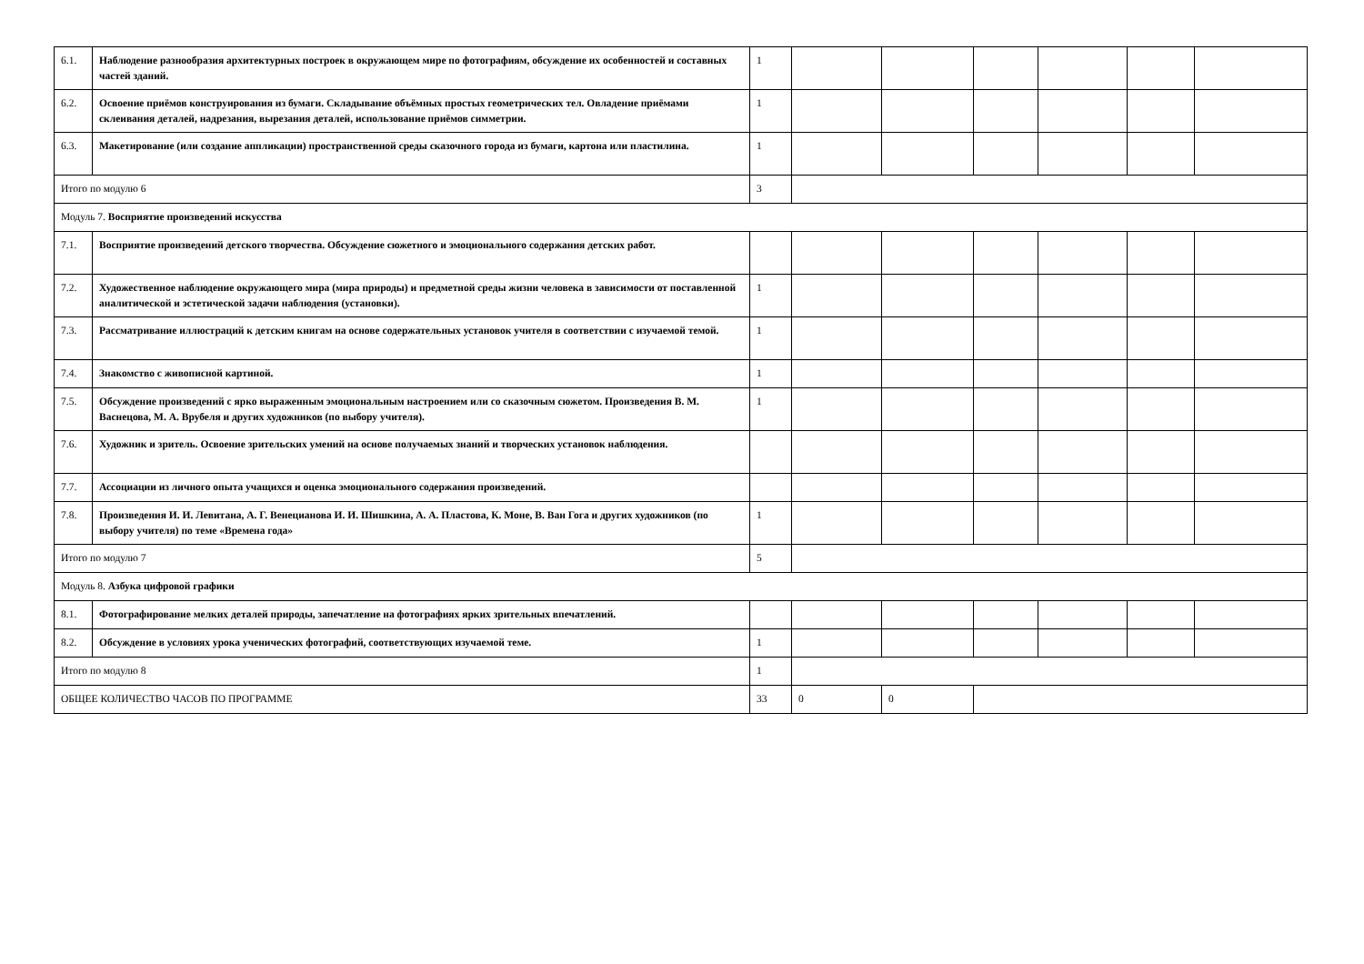| 6.1. | Наблюдение разнообразия архитектурных построек в окружающем мире по фотографиям, обсуждение их особенностей и составных частей зданий. | 1 | | | | | | |
| 6.2. | Освоение приёмов конструирования из бумаги. Складывание объёмных простых геометрических тел. Овладение приёмами склеивания деталей, надрезания, вырезания деталей, использование приёмов симметрии. | 1 | | | | | | |
| 6.3. | Макетирование (или создание аппликации) пространственной среды сказочного города из бумаги, картона или пластилина. | 1 | | | | | | |
| Итого по модулю 6 | | 3 | | | | | | |
| Модуль 7. Восприятие произведений искусства | | | | | | | | |
| 7.1. | Восприятие произведений детского творчества. Обсуждение сюжетного и эмоционального содержания детских работ. | | | | | | | |
| 7.2. | Художественное наблюдение окружающего мира (мира природы) и предметной среды жизни человека в зависимости от поставленной аналитической и эстетической задачи наблюдения (установки). | 1 | | | | | | |
| 7.3. | Рассматривание иллюстраций к детским книгам на основе содержательных установок учителя в соответствии с изучаемой темой. | 1 | | | | | | |
| 7.4. | Знакомство с живописной картиной. | 1 | | | | | | |
| 7.5. | Обсуждение произведений с ярко выраженным эмоциональным настроением или со сказочным сюжетом. Произведения В. М. Васнецова, М. А. Врубеля и других художников (по выбору учителя). | 1 | | | | | | |
| 7.6. | Художник и зритель. Освоение зрительских умений на основе получаемых знаний и творческих установок наблюдения. | | | | | | | |
| 7.7. | Ассоциации из личного опыта учащихся и оценка эмоционального содержания произведений. | | | | | | | |
| 7.8. | Произведения И. И. Левитана, А. Г. Венецианова И. И. Шишкина, А. А. Пластова, К. Моне, В. Ван Гога и других художников (по выбору учителя) по теме «Времена года» | 1 | | | | | | |
| Итого по модулю 7 | | 5 | | | | | | |
| Модуль 8. Азбука цифровой графики | | | | | | | | |
| 8.1. | Фотографирование мелких деталей природы, запечатление на фотографиях ярких зрительных впечатлений. | | | | | | | |
| 8.2. | Обсуждение в условиях урока ученических фотографий, соответствующих изучаемой теме. | 1 | | | | | | |
| Итого по модулю 8 | | 1 | | | | | | |
| ОБЩЕЕ КОЛИЧЕСТВО ЧАСОВ ПО ПРОГРАММЕ | | 33 | 0 | 0 | | | | |